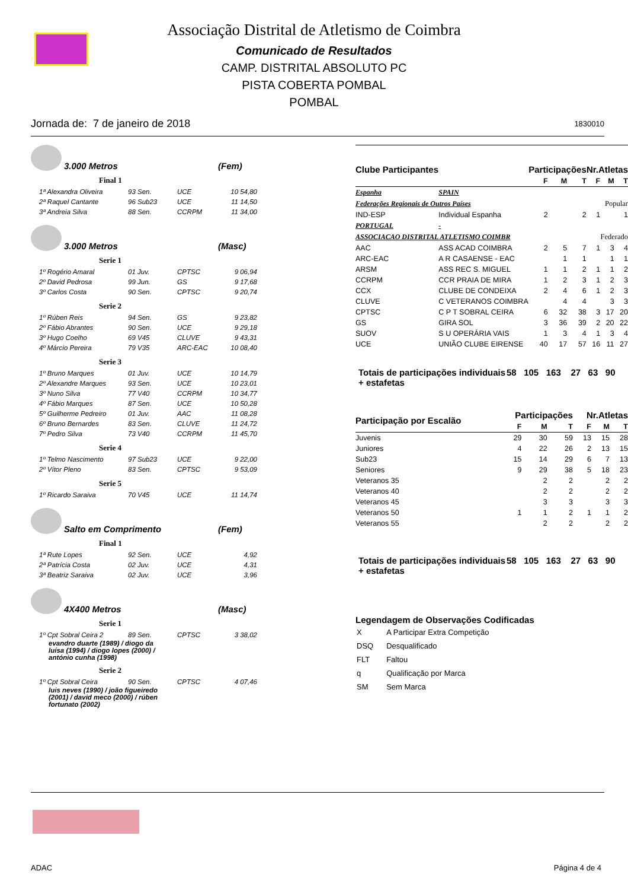Associação Distrital de Atletismo de Coimbra
Comunicado de Resultados
CAMP. DISTRITAL ABSOLUTO PC
PISTA COBERTA POMBAL
POMBAL
Jornada de: 7 de janeiro de 2018 1830010
3.000 Metros (Fem)
Final 1
| 1ª Alexandra Oliveira | 93 Sen. | UCE | 10 54,80 |
| 2ª Raquel Cantante | 96 Sub23 | UCE | 11 14,50 |
| 3ª Andreia Silva | 88 Sen. | CCRPM | 11 34,00 |
3.000 Metros (Masc)
Serie 1
| 1º Rogério Amaral | 01 Juv. | CPTSC | 9 06,94 |
| 2º David Pedrosa | 99 Jun. | GS | 9 17,68 |
| 3º Carlos Costa | 90 Sen. | CPTSC | 9 20,74 |
Serie 2
| 1º Rúben Reis | 94 Sen. | GS | 9 23,82 |
| 2º Fábio Abrantes | 90 Sen. | UCE | 9 29,18 |
| 3º Hugo Coelho | 69 V45 | CLUVE | 9 43,31 |
| 4º Márcio Pereira | 79 V35 | ARC-EAC | 10 08,40 |
Serie 3
| 1º Bruno Marques | 01 Juv. | UCE | 10 14,79 |
| 2º Alexandre Marques | 93 Sen. | UCE | 10 23,01 |
| 3º Nuno Silva | 77 V40 | CCRPM | 10 34,77 |
| 4º Fábio Marques | 87 Sen. | UCE | 10 50,28 |
| 5º Guilherme Pedreiro | 01 Juv. | AAC | 11 08,28 |
| 6º Bruno Bernardes | 83 Sen. | CLUVE | 11 24,72 |
| 7º Pedro Silva | 73 V40 | CCRPM | 11 45,70 |
Serie 4
| 1º Telmo Nascimento | 97 Sub23 | UCE | 9 22,00 |
| 2º Vítor Pleno | 83 Sen. | CPTSC | 9 53,09 |
Serie 5
| 1º Ricardo Saraiva | 70 V45 | UCE | 11 14,74 |
Salto em Comprimento (Fem)
Final 1
| 1ª Rute Lopes | 92 Sen. | UCE | 4,92 |
| 2ª Patrícia Costa | 02 Juv. | UCE | 4,31 |
| 3ª Beatriz Saraiva | 02 Juv. | UCE | 3,96 |
4X400 Metros (Masc)
Serie 1
| 1º Cpt Sobral Ceira 2 | 89 Sen. | CPTSC | 3 38,02 |
evandro duarte (1989) / diogo da luísa (1994) / diogo lopes (2000) / antónio cunha (1998)
Serie 2
| 1º Cpt Sobral Ceira | 90 Sen. | CPTSC | 4 07,46 |
luis neves (1990) / joão figueiredo (2001) / david meco (2000) / rúben fortunato (2002)
| Clube Participantes | | Participações | | | Nr.Atletas | | |
| --- | --- | --- | --- | --- | --- | --- | --- |
| | | F | M | T | F | M | T |
| Espanha | SPAIN | | | | | | |
| Federações Regionais de Outros Países | | Popular | | | | | |
| IND-ESP | Individual Espanha | 2 | | 2 | 1 | | 1 |
| PORTUGAL | - | | | | | | |
| ASSOCIACAO DISTRITAL ATLETISMO COIMBR | | Federado | | | | | |
| AAC | ASS ACAD COIMBRA | 2 | 5 | 7 | 1 | 3 | 4 |
| ARC-EAC | A R CASAENSE - EAC | | 1 | 1 | | 1 | 1 |
| ARSM | ASS REC S. MIGUEL | 1 | 1 | 2 | 1 | 1 | 2 |
| CCRPM | CCR PRAIA DE MIRA | 1 | 2 | 3 | 1 | 2 | 3 |
| CCX | CLUBE DE CONDEIXA | 2 | 4 | 6 | 1 | 2 | 3 |
| CLUVE | C VETERANOS COIMBRA | | 4 | 4 | | 3 | 3 |
| CPTSC | C P T SOBRAL CEIRA | 6 | 32 | 38 | 3 | 17 | 20 |
| GS | GIRA SOL | 3 | 36 | 39 | 2 | 20 | 22 |
| SUOV | S U OPERÁRIA VAIS | 1 | 3 | 4 | 1 | 3 | 4 |
| UCE | UNIÃO CLUBE EIRENSE | 40 | 17 | 57 | 16 | 11 | 27 |
Totais de participações individuais + estafetas
58 105 163 27 63 90
| Participação por Escalão | Participações | | | Nr.Atletas | | |
| --- | --- | --- | --- | --- | --- | --- |
| | F | M | T | F | M | T |
| Juvenis | 29 | 30 | 59 | 13 | 15 | 28 |
| Juniores | 4 | 22 | 26 | 2 | 13 | 15 |
| Sub23 | 15 | 14 | 29 | 6 | 7 | 13 |
| Seniores | 9 | 29 | 38 | 5 | 18 | 23 |
| Veteranos 35 | | 2 | 2 | | 2 | 2 |
| Veteranos 40 | | 2 | 2 | | 2 | 2 |
| Veteranos 45 | | 3 | 3 | | 3 | 3 |
| Veteranos 50 | 1 | 1 | 2 | 1 | 1 | 2 |
| Veteranos 55 | | 2 | 2 | | 2 | 2 |
Totais de participações individuais + estafetas
58 105 163 27 63 90
Legendagem de Observações Codificadas
| X | A Participar Extra Competição |
| DSQ | Desqualificado |
| FLT | Faltou |
| q | Qualificação por Marca |
| SM | Sem Marca |
ADAC Página 4 de 4